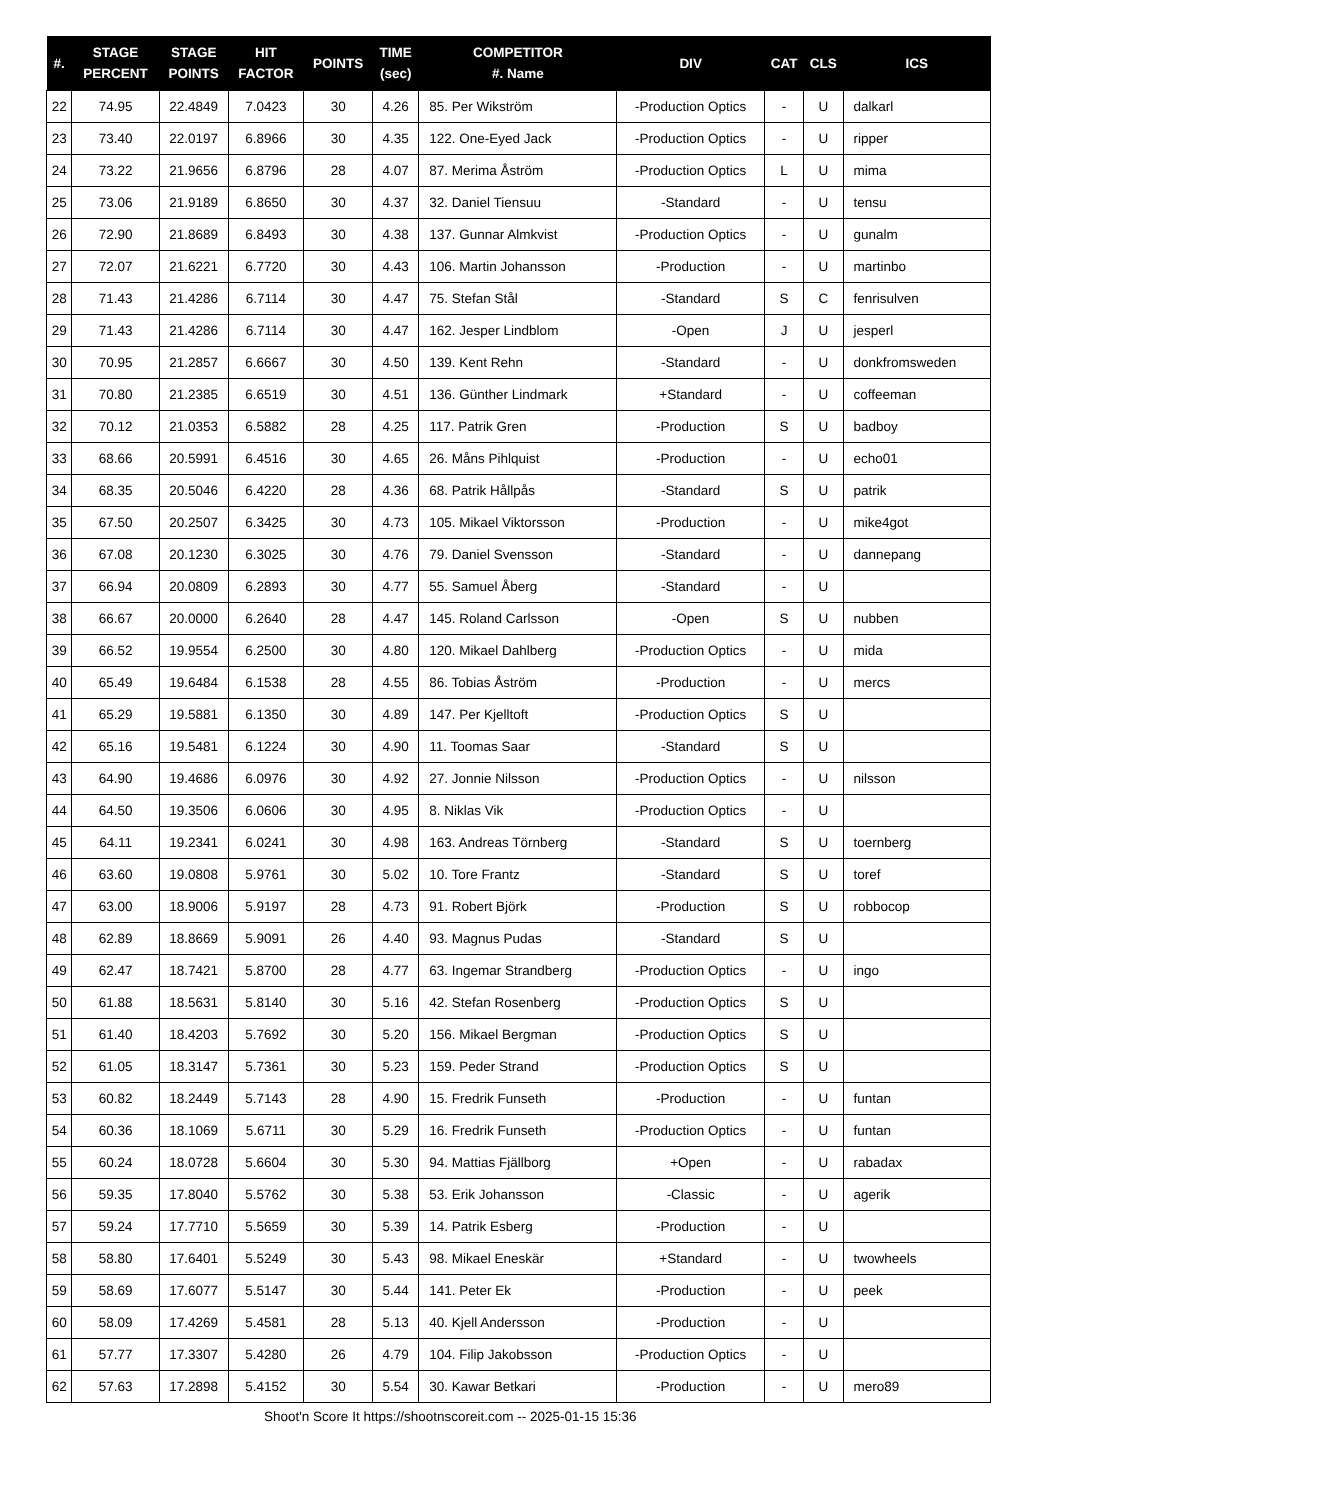| #. | STAGE PERCENT | STAGE POINTS | HIT FACTOR | POINTS | TIME (sec) | COMPETITOR #. Name | DIV | CAT | CLS | ICS |
| --- | --- | --- | --- | --- | --- | --- | --- | --- | --- | --- |
| 22 | 74.95 | 22.4849 | 7.0423 | 30 | 4.26 | 85. Per Wikström | -Production Optics | - | U | dalkarl |
| 23 | 73.40 | 22.0197 | 6.8966 | 30 | 4.35 | 122. One-Eyed Jack | -Production Optics | - | U | ripper |
| 24 | 73.22 | 21.9656 | 6.8796 | 28 | 4.07 | 87. Merima Åström | -Production Optics | L | U | mima |
| 25 | 73.06 | 21.9189 | 6.8650 | 30 | 4.37 | 32. Daniel Tiensuu | -Standard | - | U | tensu |
| 26 | 72.90 | 21.8689 | 6.8493 | 30 | 4.38 | 137. Gunnar Almkvist | -Production Optics | - | U | gunalm |
| 27 | 72.07 | 21.6221 | 6.7720 | 30 | 4.43 | 106. Martin Johansson | -Production | - | U | martinbo |
| 28 | 71.43 | 21.4286 | 6.7114 | 30 | 4.47 | 75. Stefan Stål | -Standard | S | C | fenrisulven |
| 29 | 71.43 | 21.4286 | 6.7114 | 30 | 4.47 | 162. Jesper Lindblom | -Open | J | U | jesperl |
| 30 | 70.95 | 21.2857 | 6.6667 | 30 | 4.50 | 139. Kent Rehn | -Standard | - | U | donkfromsweden |
| 31 | 70.80 | 21.2385 | 6.6519 | 30 | 4.51 | 136. Günther Lindmark | +Standard | - | U | coffeeman |
| 32 | 70.12 | 21.0353 | 6.5882 | 28 | 4.25 | 117. Patrik Gren | -Production | S | U | badboy |
| 33 | 68.66 | 20.5991 | 6.4516 | 30 | 4.65 | 26. Måns Pihlquist | -Production | - | U | echo01 |
| 34 | 68.35 | 20.5046 | 6.4220 | 28 | 4.36 | 68. Patrik Hållpås | -Standard | S | U | patrik |
| 35 | 67.50 | 20.2507 | 6.3425 | 30 | 4.73 | 105. Mikael Viktorsson | -Production | - | U | mike4got |
| 36 | 67.08 | 20.1230 | 6.3025 | 30 | 4.76 | 79. Daniel Svensson | -Standard | - | U | dannepang |
| 37 | 66.94 | 20.0809 | 6.2893 | 30 | 4.77 | 55. Samuel Åberg | -Standard | - | U | |
| 38 | 66.67 | 20.0000 | 6.2640 | 28 | 4.47 | 145. Roland Carlsson | -Open | S | U | nubben |
| 39 | 66.52 | 19.9554 | 6.2500 | 30 | 4.80 | 120. Mikael Dahlberg | -Production Optics | - | U | mida |
| 40 | 65.49 | 19.6484 | 6.1538 | 28 | 4.55 | 86. Tobias Åström | -Production | - | U | mercs |
| 41 | 65.29 | 19.5881 | 6.1350 | 30 | 4.89 | 147. Per Kjelltoft | -Production Optics | S | U | |
| 42 | 65.16 | 19.5481 | 6.1224 | 30 | 4.90 | 11. Toomas Saar | -Standard | S | U | |
| 43 | 64.90 | 19.4686 | 6.0976 | 30 | 4.92 | 27. Jonnie Nilsson | -Production Optics | - | U | nilsson |
| 44 | 64.50 | 19.3506 | 6.0606 | 30 | 4.95 | 8. Niklas Vik | -Production Optics | - | U | |
| 45 | 64.11 | 19.2341 | 6.0241 | 30 | 4.98 | 163. Andreas Törnberg | -Standard | S | U | toernberg |
| 46 | 63.60 | 19.0808 | 5.9761 | 30 | 5.02 | 10. Tore Frantz | -Standard | S | U | toref |
| 47 | 63.00 | 18.9006 | 5.9197 | 28 | 4.73 | 91. Robert Björk | -Production | S | U | robbocop |
| 48 | 62.89 | 18.8669 | 5.9091 | 26 | 4.40 | 93. Magnus Pudas | -Standard | S | U | |
| 49 | 62.47 | 18.7421 | 5.8700 | 28 | 4.77 | 63. Ingemar Strandberg | -Production Optics | - | U | ingo |
| 50 | 61.88 | 18.5631 | 5.8140 | 30 | 5.16 | 42. Stefan Rosenberg | -Production Optics | S | U | |
| 51 | 61.40 | 18.4203 | 5.7692 | 30 | 5.20 | 156. Mikael Bergman | -Production Optics | S | U | |
| 52 | 61.05 | 18.3147 | 5.7361 | 30 | 5.23 | 159. Peder Strand | -Production Optics | S | U | |
| 53 | 60.82 | 18.2449 | 5.7143 | 28 | 4.90 | 15. Fredrik Funseth | -Production | - | U | funtan |
| 54 | 60.36 | 18.1069 | 5.6711 | 30 | 5.29 | 16. Fredrik Funseth | -Production Optics | - | U | funtan |
| 55 | 60.24 | 18.0728 | 5.6604 | 30 | 5.30 | 94. Mattias Fjällborg | +Open | - | U | rabadax |
| 56 | 59.35 | 17.8040 | 5.5762 | 30 | 5.38 | 53. Erik Johansson | -Classic | - | U | agerik |
| 57 | 59.24 | 17.7710 | 5.5659 | 30 | 5.39 | 14. Patrik Esberg | -Production | - | U | |
| 58 | 58.80 | 17.6401 | 5.5249 | 30 | 5.43 | 98. Mikael Eneskär | +Standard | - | U | twowheels |
| 59 | 58.69 | 17.6077 | 5.5147 | 30 | 5.44 | 141. Peter Ek | -Production | - | U | peek |
| 60 | 58.09 | 17.4269 | 5.4581 | 28 | 5.13 | 40. Kjell Andersson | -Production | - | U | |
| 61 | 57.77 | 17.3307 | 5.4280 | 26 | 4.79 | 104. Filip Jakobsson | -Production Optics | - | U | |
| 62 | 57.63 | 17.2898 | 5.4152 | 30 | 5.54 | 30. Kawar Betkari | -Production | - | U | mero89 |
Shoot'n Score It https://shootnscoreit.com -- 2025-01-15 15:36